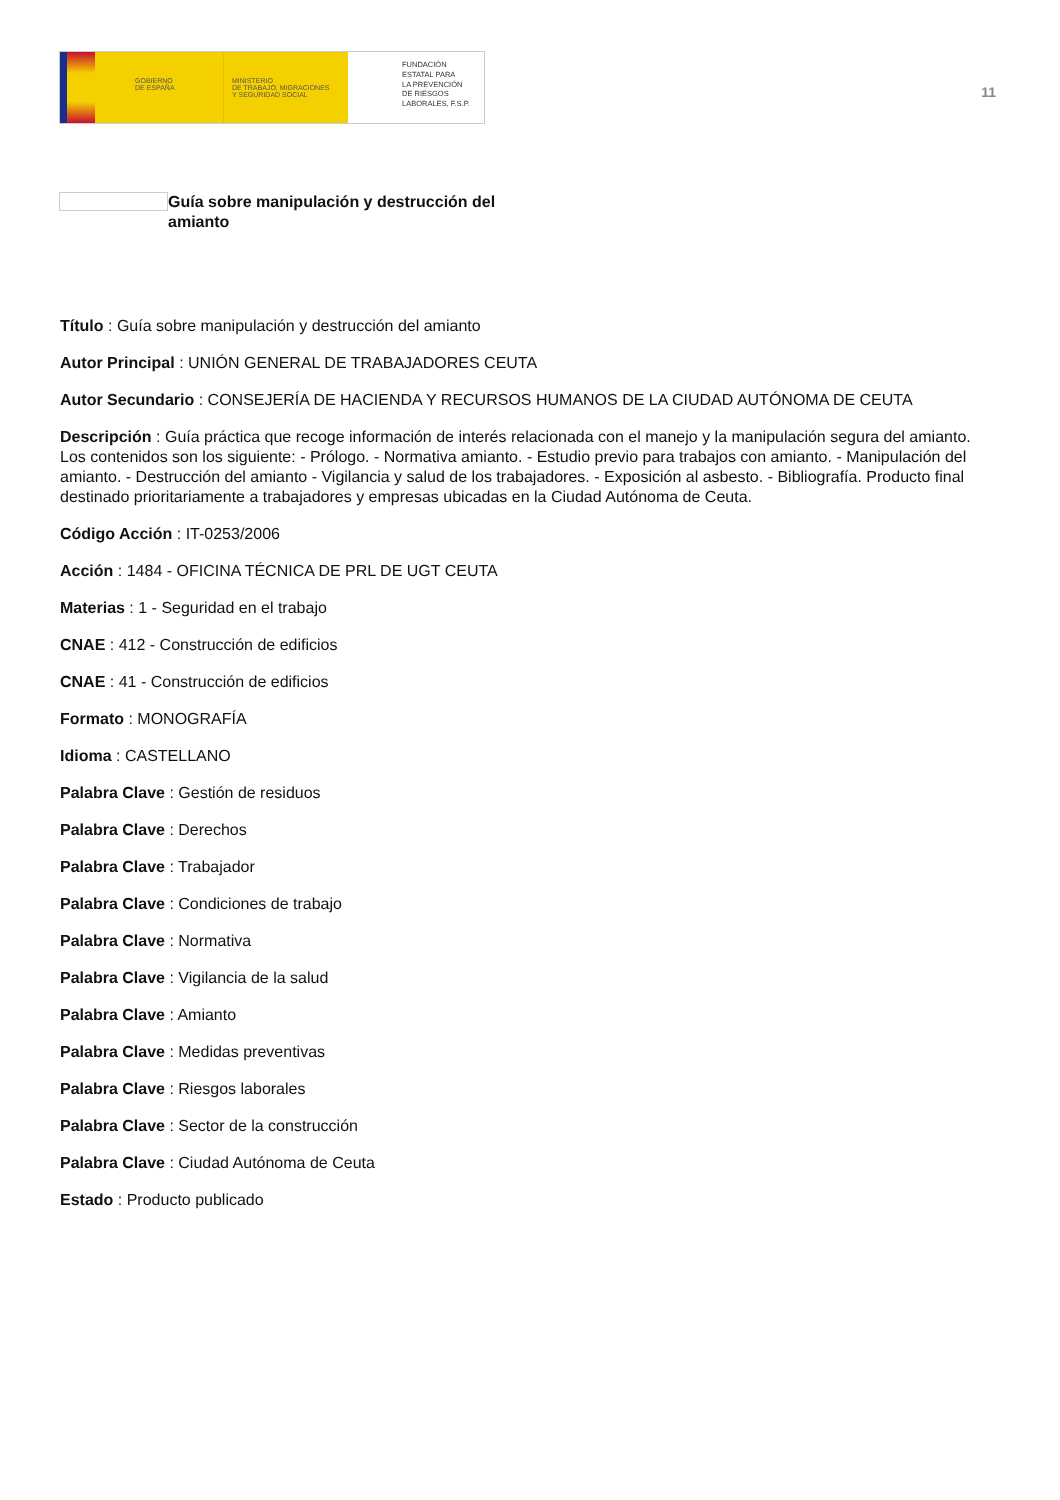GOBIERNO
DE ESPAÑA
MINISTERIO
DE TRABAJO, MIGRACIONES
Y SEGURIDAD SOCIAL
FUNDACIÓN
ESTATAL PARA
LA PREVENCIÓN
DE RIESGOS
LABORALES, F.S.P.
11
Guía sobre manipulación y destrucción del amianto
Título : Guía sobre manipulación y destrucción del amianto
Autor Principal : UNIÓN GENERAL DE TRABAJADORES CEUTA
Autor Secundario : CONSEJERÍA DE HACIENDA Y RECURSOS HUMANOS DE LA CIUDAD AUTÓNOMA DE CEUTA
Descripción : Guía práctica que recoge información de interés relacionada con el manejo y la manipulación segura del amianto. Los contenidos son los siguiente: - Prólogo. - Normativa amianto. - Estudio previo para trabajos con amianto. - Manipulación del amianto. - Destrucción del amianto - Vigilancia y salud de los trabajadores. - Exposición al asbesto. - Bibliografía. Producto final destinado prioritariamente a trabajadores y empresas ubicadas en la Ciudad Autónoma de Ceuta.
Código Acción : IT-0253/2006
Acción : 1484 - OFICINA TÉCNICA DE PRL DE UGT CEUTA
Materias : 1 - Seguridad en el trabajo
CNAE : 412 - Construcción de edificios
CNAE : 41 - Construcción de edificios
Formato : MONOGRAFÍA
Idioma : CASTELLANO
Palabra Clave : Gestión de residuos
Palabra Clave : Derechos
Palabra Clave : Trabajador
Palabra Clave : Condiciones de trabajo
Palabra Clave : Normativa
Palabra Clave : Vigilancia de la salud
Palabra Clave : Amianto
Palabra Clave : Medidas preventivas
Palabra Clave : Riesgos laborales
Palabra Clave : Sector de la construcción
Palabra Clave : Ciudad Autónoma de Ceuta
Estado : Producto publicado